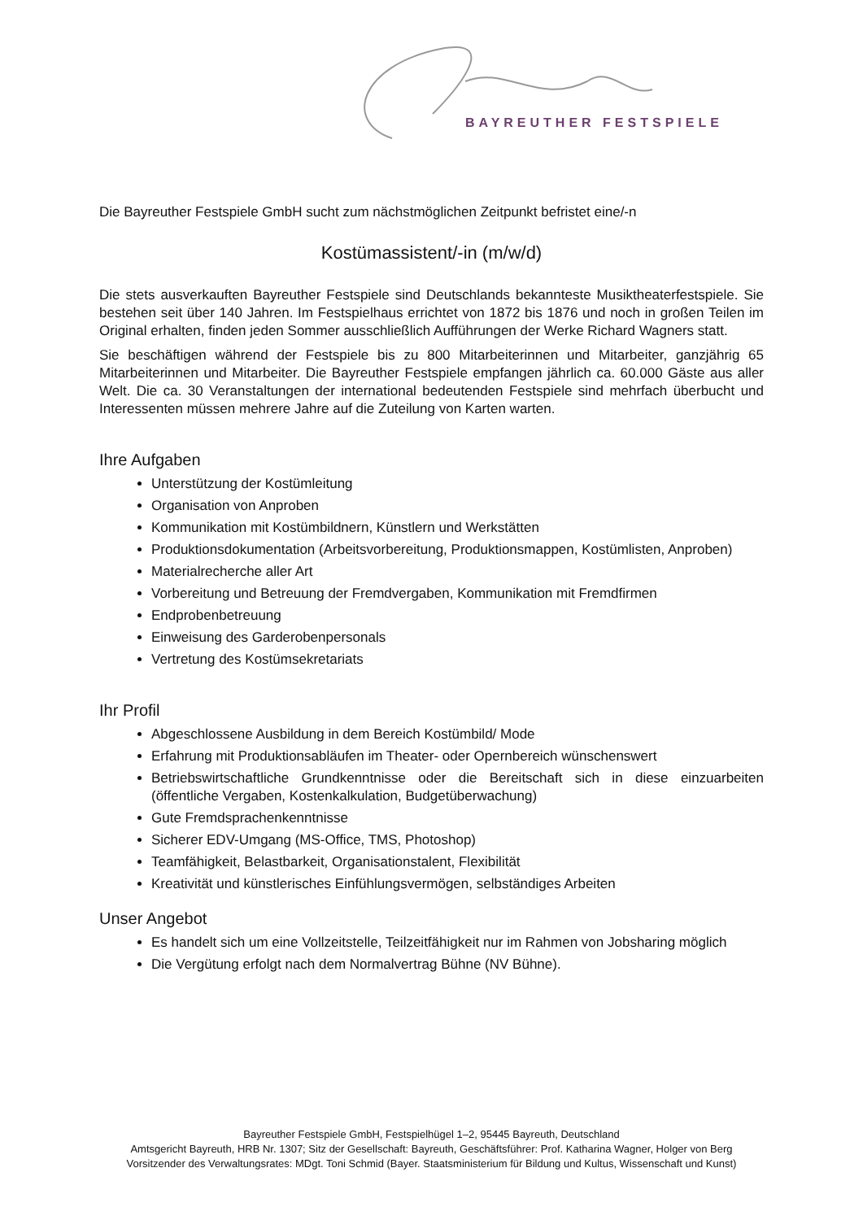BAYREUTHER FESTSPIELE
Die Bayreuther Festspiele GmbH sucht zum nächstmöglichen Zeitpunkt befristet eine/-n
Kostümassistent/-in (m/w/d)
Die stets ausverkauften Bayreuther Festspiele sind Deutschlands bekannteste Musiktheaterfestspiele. Sie bestehen seit über 140 Jahren. Im Festspielhaus errichtet von 1872 bis 1876 und noch in großen Teilen im Original erhalten, finden jeden Sommer ausschließlich Aufführungen der Werke Richard Wagners statt.
Sie beschäftigen während der Festspiele bis zu 800 Mitarbeiterinnen und Mitarbeiter, ganzjährig 65 Mitarbeiterinnen und Mitarbeiter. Die Bayreuther Festspiele empfangen jährlich ca. 60.000 Gäste aus aller Welt. Die ca. 30 Veranstaltungen der international bedeutenden Festspiele sind mehrfach überbucht und Interessenten müssen mehrere Jahre auf die Zuteilung von Karten warten.
Ihre Aufgaben
Unterstützung der Kostümleitung
Organisation von Anproben
Kommunikation mit Kostümbildnern, Künstlern und Werkstätten
Produktionsdokumentation (Arbeitsvorbereitung, Produktionsmappen, Kostümlisten, Anproben)
Materialrecherche aller Art
Vorbereitung und Betreuung der Fremdvergaben, Kommunikation mit Fremdfirmen
Endprobenbetreuung
Einweisung des Garderobenpersonals
Vertretung des Kostümsekretariats
Ihr Profil
Abgeschlossene Ausbildung in dem Bereich Kostümbild/ Mode
Erfahrung mit Produktionsabläufen im Theater- oder Opernbereich wünschenswert
Betriebswirtschaftliche Grundkenntnisse oder die Bereitschaft sich in diese einzuarbeiten (öffentliche Vergaben, Kostenkalkulation, Budgetüberwachung)
Gute Fremdsprachenkenntnisse
Sicherer EDV-Umgang (MS-Office, TMS, Photoshop)
Teamfähigkeit, Belastbarkeit, Organisationstalent, Flexibilität
Kreativität und künstlerisches Einfühlungsvermögen, selbständiges Arbeiten
Unser Angebot
Es handelt sich um eine Vollzeitstelle, Teilzeitfähigkeit nur im Rahmen von Jobsharing möglich
Die Vergütung erfolgt nach dem Normalvertrag Bühne (NV Bühne).
Bayreuther Festspiele GmbH, Festspielhügel 1–2, 95445 Bayreuth, Deutschland
Amtsgericht Bayreuth, HRB Nr. 1307; Sitz der Gesellschaft: Bayreuth, Geschäftsführer: Prof. Katharina Wagner, Holger von Berg
Vorsitzender des Verwaltungsrates: MDgt. Toni Schmid (Bayer. Staatsministerium für Bildung und Kultus, Wissenschaft und Kunst)